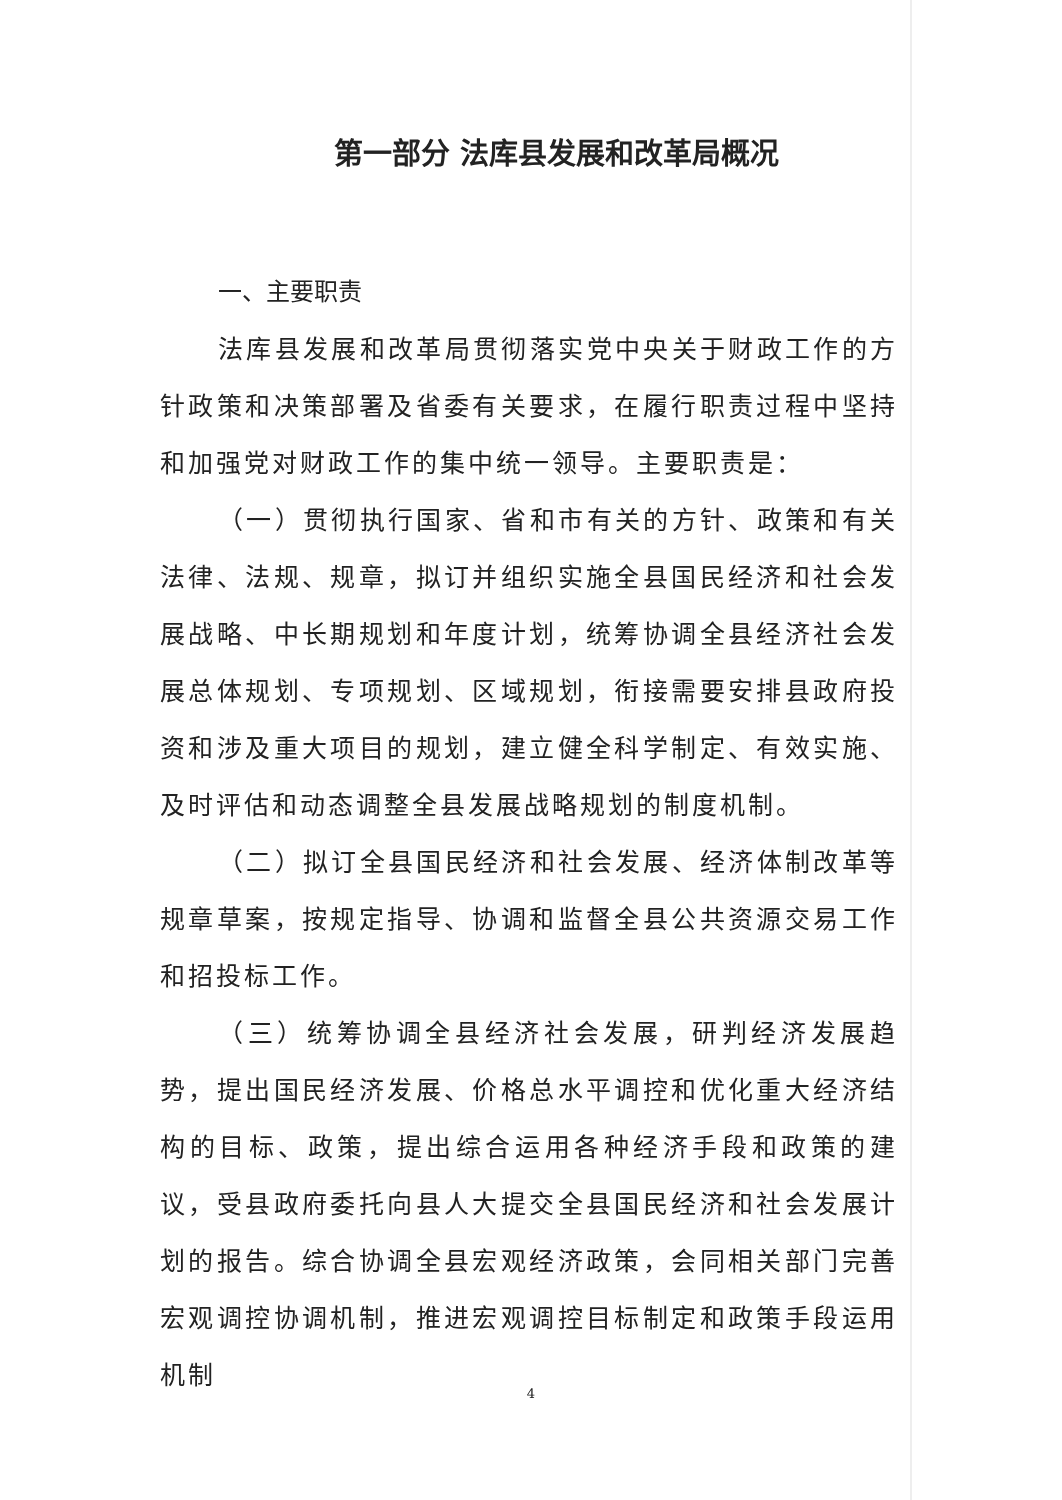第一部分 法库县发展和改革局概况
一、主要职责
法库县发展和改革局贯彻落实党中央关于财政工作的方针政策和决策部署及省委有关要求，在履行职责过程中坚持和加强党对财政工作的集中统一领导。主要职责是：
（一）贯彻执行国家、省和市有关的方针、政策和有关法律、法规、规章，拟订并组织实施全县国民经济和社会发展战略、中长期规划和年度计划，统筹协调全县经济社会发展总体规划、专项规划、区域规划，衔接需要安排县政府投资和涉及重大项目的规划，建立健全科学制定、有效实施、及时评估和动态调整全县发展战略规划的制度机制。
（二）拟订全县国民经济和社会发展、经济体制改革等规章草案，按规定指导、协调和监督全县公共资源交易工作和招投标工作。
（三）统筹协调全县经济社会发展，研判经济发展趋势，提出国民经济发展、价格总水平调控和优化重大经济结构的目标、政策，提出综合运用各种经济手段和政策的建议，受县政府委托向县人大提交全县国民经济和社会发展计划的报告。综合协调全县宏观经济政策，会同相关部门完善宏观调控协调机制，推进宏观调控目标制定和政策手段运用机制
4